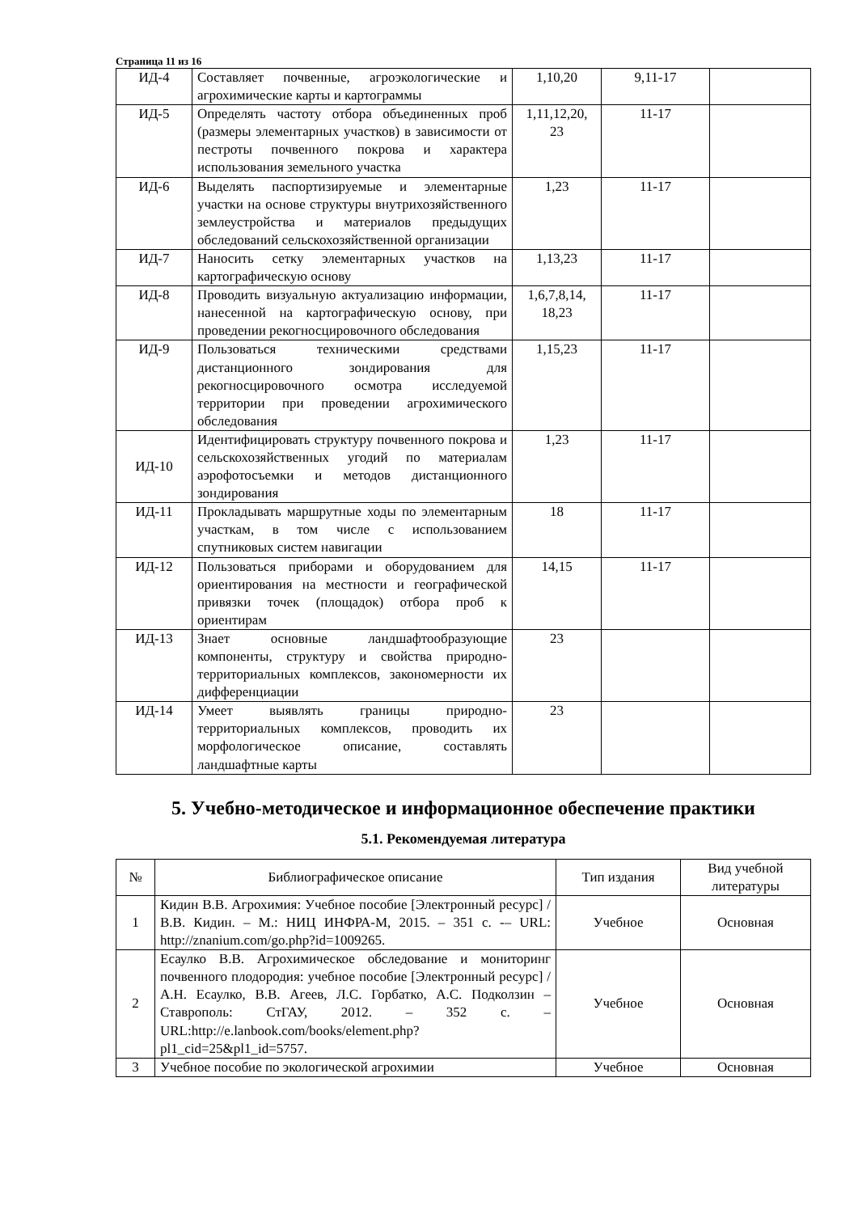Страница 11 из 16
| ИД-4 | Составляет почвенные, агроэкологические и агрохимические карты и картограммы | 1,10,20 | 9,11-17 | |
| ИД-5 | Определять частоту отбора объединенных проб (размеры элементарных участков) в зависимости от пестроты почвенного покрова и характера использования земельного участка | 1,11,12,20, 23 | 11-17 | |
| ИД-6 | Выделять паспортизируемые и элементарные участки на основе структуры внутрихозяйственного землеустройства и материалов предыдущих обследований сельскохозяйственной организации | 1,23 | 11-17 | |
| ИД-7 | Наносить сетку элементарных участков на картографическую основу | 1,13,23 | 11-17 | |
| ИД-8 | Проводить визуальную актуализацию информации, нанесенной на картографическую основу, при проведении рекогносцировочного обследования | 1,6,7,8,14, 18,23 | 11-17 | |
| ИД-9 | Пользоваться техническими средствами дистанционного зондирования для рекогносцировочного осмотра исследуемой территории при проведении агрохимического обследования | 1,15,23 | 11-17 | |
| ИД-10 | Идентифицировать структуру почвенного покрова и сельскохозяйственных угодий по материалам аэрофотосъемки и методов дистанционного зондирования | 1,23 | 11-17 | |
| ИД-11 | Прокладывать маршрутные ходы по элементарным участкам, в том числе с использованием спутниковых систем навигации | 18 | 11-17 | |
| ИД-12 | Пользоваться приборами и оборудованием для ориентирования на местности и географической привязки точек (площадок) отбора проб к ориентирам | 14,15 | 11-17 | |
| ИД-13 | Знает основные ландшафтообразующие компоненты, структуру и свойства природно-территориальных комплексов, закономерности их дифференциации | 23 | | |
| ИД-14 | Умеет выявлять границы природно-территориальных комплексов, проводить их морфологическое описание, составлять ландшафтные карты | 23 | | |
5. Учебно-методическое и информационное обеспечение практики
5.1. Рекомендуемая литература
| № | Библиографическое описание | Тип издания | Вид учебной литературы |
| --- | --- | --- | --- |
| 1 | Кидин В.В. Агрохимия: Учебное пособие [Электронный ресурс] / В.В. Кидин. – М.: НИЦ ИНФРА-М, 2015. – 351 с. -– URL: http://znanium.com/go.php?id=1009265. | Учебное | Основная |
| 2 | Есаулко В.В. Агрохимическое обследование и мониторинг почвенного плодородия: учебное пособие [Электронный ресурс] / А.Н. Есаулко, В.В. Агеев, Л.С. Горбатко, А.С. Подколзин – Ставрополь: СтГАУ, 2012. – 352 с. – URL:http://e.lanbook.com/books/element.php?pl1_cid=25&pl1_id=5757. | Учебное | Основная |
| 3 | Учебное пособие по экологической агрохимии | Учебное | Основная |